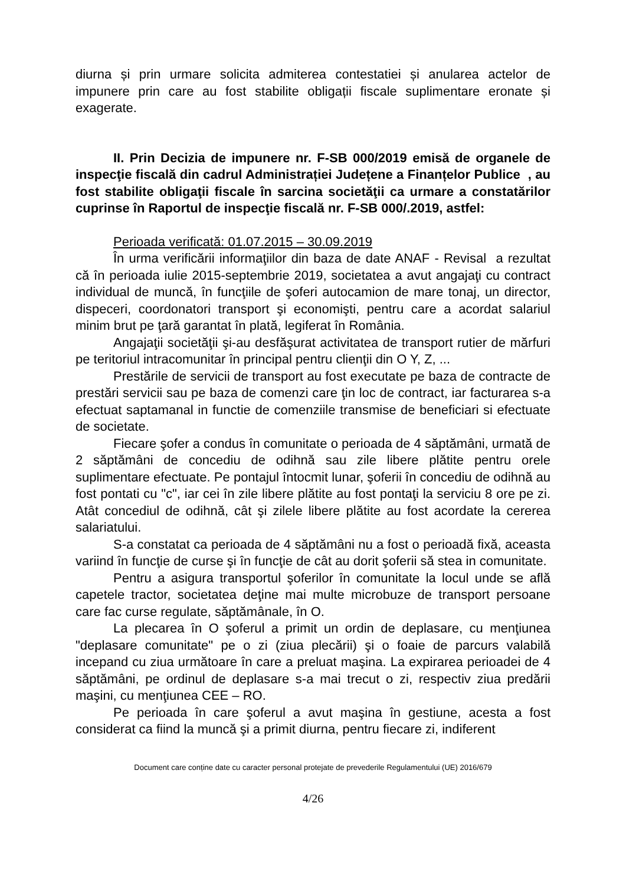diurna și prin urmare solicita admiterea contestatiei și anularea actelor de impunere prin care au fost stabilite obligații fiscale suplimentare eronate și exagerate.
II. Prin Decizia de impunere nr. F-SB 000/2019 emisă de organele de inspecţie fiscală din cadrul Administrației Județene a Finanțelor Publice , au fost stabilite obligaţii fiscale în sarcina societăţii ca urmare a constatărilor cuprinse în Raportul de inspecţie fiscală nr. F-SB 000/.2019, astfel:
Perioada verificată: 01.07.2015 – 30.09.2019
În urma verificării informaţiilor din baza de date ANAF - Revisal a rezultat că în perioada iulie 2015-septembrie 2019, societatea a avut angajaţi cu contract individual de muncă, în funcţiile de şoferi autocamion de mare tonaj, un director, dispeceri, coordonatori transport şi economişti, pentru care a acordat salariul minim brut pe ţară garantat în plată, legiferat în România.
Angajaţii societăţii şi-au desfăşurat activitatea de transport rutier de mărfuri pe teritoriul intracomunitar în principal pentru clienţii din O Y, Z, ...
Prestările de servicii de transport au fost executate pe baza de contracte de prestări servicii sau pe baza de comenzi care ţin loc de contract, iar facturarea s-a efectuat saptamanal in functie de comenziile transmise de beneficiari si efectuate de societate.
Fiecare şofer a condus în comunitate o perioada de 4 săptămâni, urmată de 2 săptămâni de concediu de odihnă sau zile libere plătite pentru orele suplimentare efectuate. Pe pontajul întocmit lunar, şoferii în concediu de odihnă au fost pontati cu "c", iar cei în zile libere plătite au fost pontaţi la serviciu 8 ore pe zi. Atât concediul de odihnă, cât şi zilele libere plătite au fost acordate la cererea salariatului.
S-a constatat ca perioada de 4 săptămâni nu a fost o perioadă fixă, aceasta variind în funcţie de curse şi în funcţie de cât au dorit şoferii să stea in comunitate.
Pentru a asigura transportul şoferilor în comunitate la locul unde se află capetele tractor, societatea deţine mai multe microbuze de transport persoane care fac curse regulate, săptămânale, în O.
La plecarea în O şoferul a primit un ordin de deplasare, cu menţiunea "deplasare comunitate" pe o zi (ziua plecării) şi o foaie de parcurs valabilă incepand cu ziua următoare în care a preluat maşina. La expirarea perioadei de 4 săptămâni, pe ordinul de deplasare s-a mai trecut o zi, respectiv ziua predării maşini, cu menţiunea CEE – RO.
Pe perioada în care şoferul a avut maşina în gestiune, acesta a fost considerat ca fiind la muncă şi a primit diurna, pentru fiecare zi, indiferent
Document care conține date cu caracter personal protejate de prevederile Regulamentului (UE) 2016/679
4/26